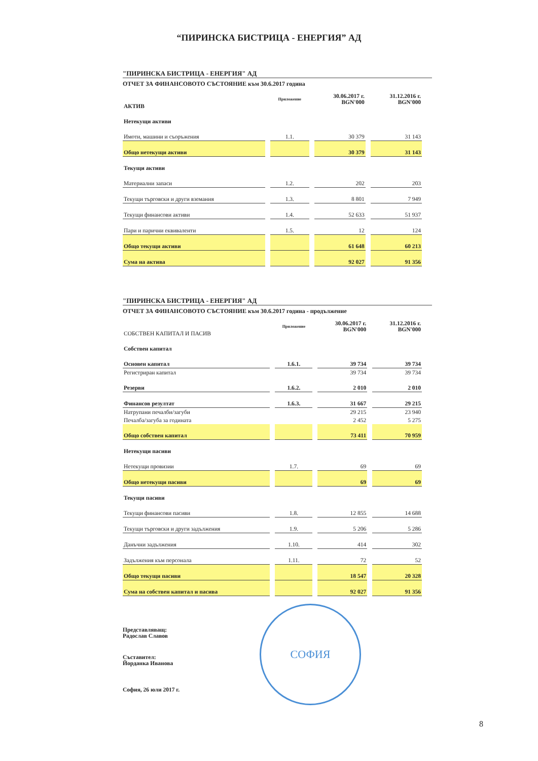“ПИРИНСКА БИСТРИЦА - ЕНЕРГИЯ” АД
"ПИРИНСКА БИСТРИЦА - ЕНЕРГИЯ" АД
ОТЧЕТ ЗА ФИНАНСОВОТО СЪСТОЯНИЕ към 30.6.2017 година
| АКТИВ | Приложение | 30.06.2017 г. BGN'000 | 31.12.2016 г. BGN'000 |
| --- | --- | --- | --- |
| Нетекущи активи | | | |
| Имоти, машини и съоръжения | 1.1. | 30 379 | 31 143 |
| Общо нетекущи активи | | 30 379 | 31 143 |
| Текущи активи | | | |
| Материални запаси | 1.2. | 202 | 203 |
| Текущи търговски и други вземания | 1.3. | 8 801 | 7 949 |
| Текущи финансови активи | 1.4. | 52 633 | 51 937 |
| Пари и парични еквиваленти | 1.5. | 12 | 124 |
| Общо текущи активи | | 61 648 | 60 213 |
| Сума на актива | | 92 027 | 91 356 |
"ПИРИНСКА БИСТРИЦА - ЕНЕРГИЯ" АД
ОТЧЕТ ЗА ФИНАНСОВОТО СЪСТОЯНИЕ към 30.6.2017 година - продължение
| СОБСТВЕН КАПИТАЛ И ПАСИВ | Приложение | 30.06.2017 г. BGN'000 | 31.12.2016 г. BGN'000 |
| --- | --- | --- | --- |
| Собствен капитал | | | |
| Основен капитал | 1.6.1. | 39 734 | 39 734 |
| Регистриран капитал | | 39 734 | 39 734 |
| Резерви | 1.6.2. | 2 010 | 2 010 |
| Финансов резултат | 1.6.3. | 31 667 | 29 215 |
| Натрупани печалби/загуби | | 29 215 | 23 940 |
| Печалба/загуба за годината | | 2 452 | 5 275 |
| Общо собствен капитал | | 73 411 | 70 959 |
| Нетекущи пасиви | | | |
| Нетекущи провизии | 1.7. | 69 | 69 |
| Общо нетекущи пасиви | | 69 | 69 |
| Текущи пасиви | | | |
| Текущи финансови пасиви | 1.8. | 12 855 | 14 688 |
| Текущи търговски и други задължения | 1.9. | 5 206 | 5 286 |
| Данъчни задължения | 1.10. | 414 | 302 |
| Задължения към персонала | 1.11. | 72 | 52 |
| Общо текущи пасиви | | 18 547 | 20 328 |
| Сума на собствен капитал и пасива | | 92 027 | 91 356 |
Представляващ:
Радослав Славов
Съставител:
Йорданка Иванова
София, 26 юли 2017 г.
СОФИЯ
8